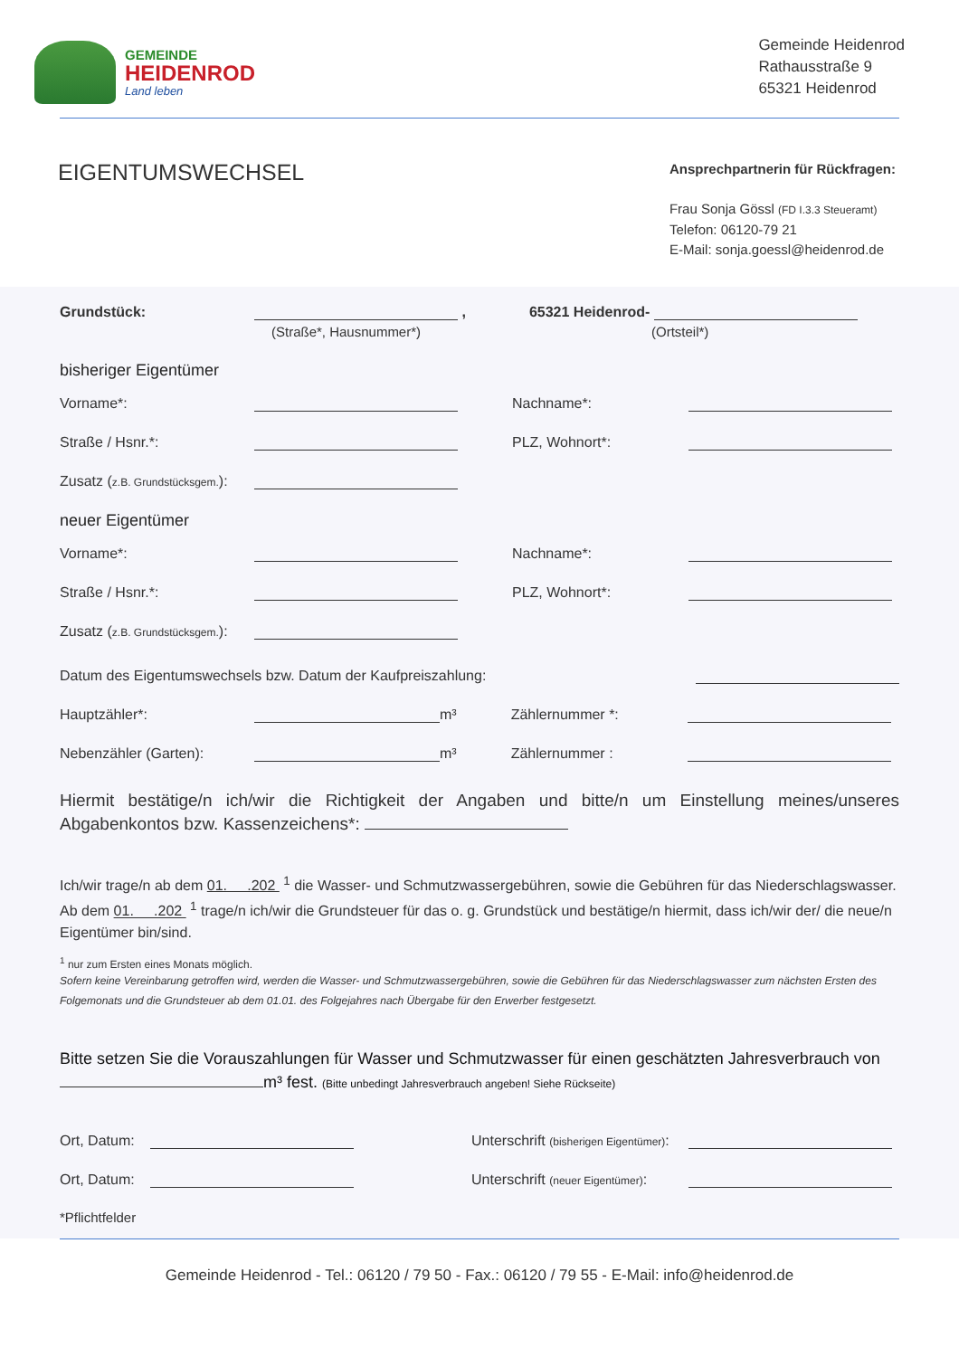GEMEINDE
HEIDENROD
Land leben
Gemeinde Heidenrod
Rathausstraße 9
65321 Heidenrod
EIGENTUMSWECHSEL
Ansprechpartnerin für Rückfragen:
Frau Sonja Gössl (FD I.3.3 Steueramt)
Telefon: 06120-79 21
E-Mail: sonja.goessl@heidenrod.de
Grundstück: , 65321 Heidenrod-
(Straße*, Hausnummer*) (Ortsteil*)
bisheriger Eigentümer
Vorname*: Nachname*:
Straße / Hsnr.*: PLZ, Wohnort*:
Zusatz (z.B. Grundstücksgem.):
neuer Eigentümer
Vorname*: Nachname*:
Straße / Hsnr.*: PLZ, Wohnort*:
Zusatz (z.B. Grundstücksgem.):
Datum des Eigentumswechsels bzw. Datum der Kaufpreiszahlung:
Hauptzähler*: m³ Zählernummer *:
Nebenzähler (Garten): m³ Zählernummer :
Hiermit bestätige/n ich/wir die Richtigkeit der Angaben und bitte/n um Einstellung meines/unseres Abgabenkontos bzw. Kassenzeichens*:
Ich/wir trage/n ab dem 01. .202 <sup>1</sup> die Wasser- und Schmutzwassergebühren, sowie die Gebühren für das Niederschlagswasser.
Ab dem 01. .202 <sup>1</sup> trage/n ich/wir die Grundsteuer für das o. g. Grundstück und bestätige/n hiermit, dass ich/wir der/ die neue/n Eigentümer bin/sind.
<sup>1</sup> nur zum Ersten eines Monats möglich.
Sofern keine Vereinbarung getroffen wird, werden die Wasser- und Schmutzwassergebühren, sowie die Gebühren für das Niederschlagswasser zum nächsten Ersten des Folgemonats und die Grundsteuer ab dem 01.01. des Folgejahres nach Übergabe für den Erwerber festgesetzt.
Bitte setzen Sie die Vorauszahlungen für Wasser und Schmutzwasser für einen geschätzten Jahresverbrauch von m³ fest. (Bitte unbedingt Jahresverbrauch angeben! Siehe Rückseite)
Ort, Datum: Unterschrift (bisherigen Eigentümer):
Ort, Datum: Unterschrift (neuer Eigentümer):
*Pflichtfelder
Gemeinde Heidenrod - Tel.: 06120 / 79 50 - Fax.: 06120 / 79 55 - E-Mail: info@heidenrod.de